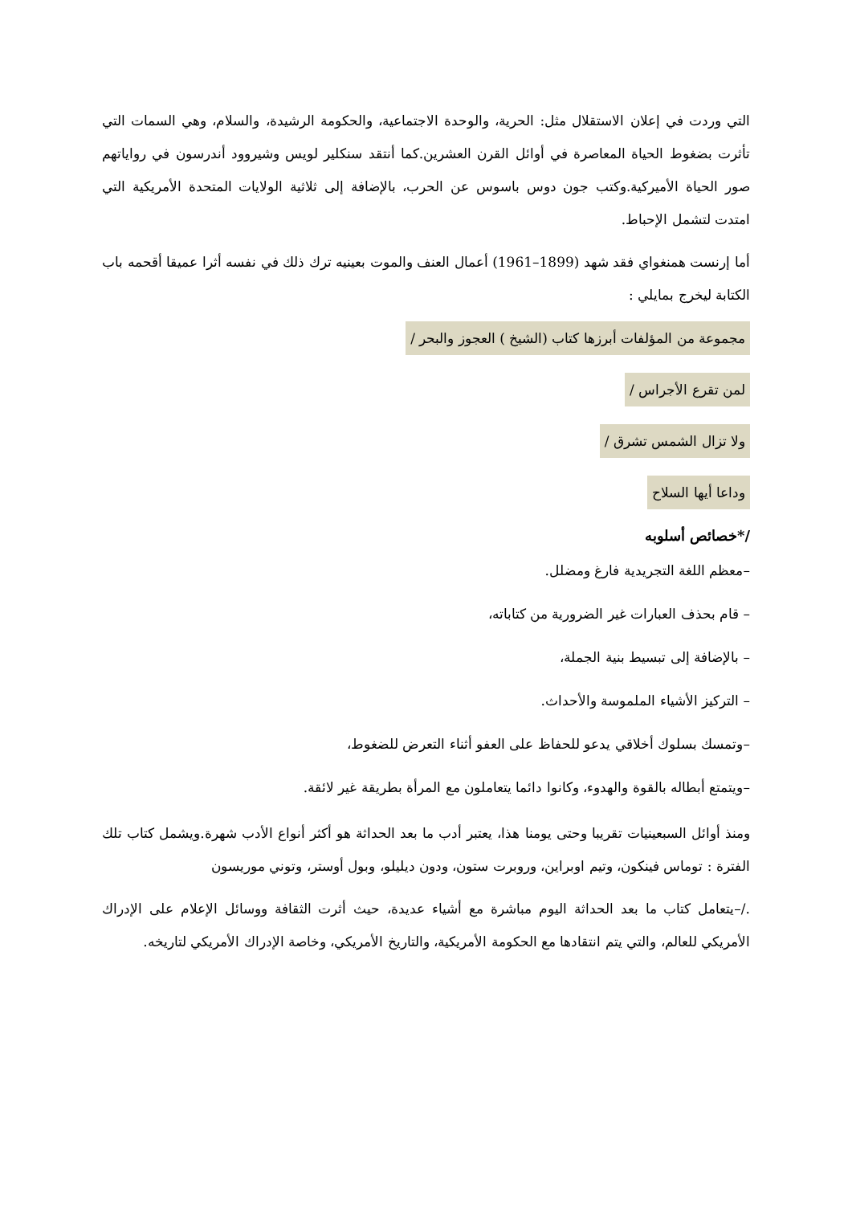التي وردت في إعلان الاستقلال مثل: الحرية، والوحدة الاجتماعية، والحكومة الرشيدة، والسلام، وهي السمات التي تأثرت بضغوط الحياة المعاصرة في أوائل القرن العشرين.كما أنتقد سنكلير لويس وشيروود أندرسون في رواياتهم صور الحياة الأميركية.وكتب جون دوس باسوس عن الحرب، بالإضافة إلى ثلاثية الولايات المتحدة الأمريكية التي امتدت لتشمل الإحباط.
أما إرنست همنغواي فقد شهد (1899–1961) أعمال العنف والموت بعينيه ترك ذلك في نفسه أثرا عميقا أقحمه باب الكتابة ليخرج بمايلي :
مجموعة من المؤلفات أبرزها كتاب (الشيخ ) العجوز والبحر /
لمن تقرع الأجراس /
ولا تزال الشمس تشرق /
وداعا أيها السلاح
/*خصائص أسلوبه
–معظم اللغة التجريدية فارغ ومضلل.
– قام بحذف العبارات غير الضرورية من كتاباته،
– بالإضافة إلى تبسيط بنية الجملة،
– التركيز الأشياء الملموسة والأحداث.
–وتمسك بسلوك أخلاقي يدعو للحفاظ على العفو أثناء التعرض للضغوط،
–ويتمتع أبطاله بالقوة والهدوء، وكانوا دائما يتعاملون مع المرأة بطريقة غير لائقة.
ومنذ أوائل السبعينيات تقريبا وحتى يومنا هذا، يعتبر أدب ما بعد الحداثة هو أكثر أنواع الأدب شهرة.ويشمل كتاب تلك الفترة : توماس فينكون، وتيم اوبراين، وروبرت ستون، ودون ديليلو، وبول أوستر، وتوني موريسون
./–يتعامل كتاب ما بعد الحداثة اليوم مباشرة مع أشياء عديدة، حيث أثرت الثقافة ووسائل الإعلام على الإدراك الأمريكي للعالم، والتي يتم انتقادها مع الحكومة الأمريكية، والتاريخ الأمريكي، وخاصة الإدراك الأمريكي لتاريخه.